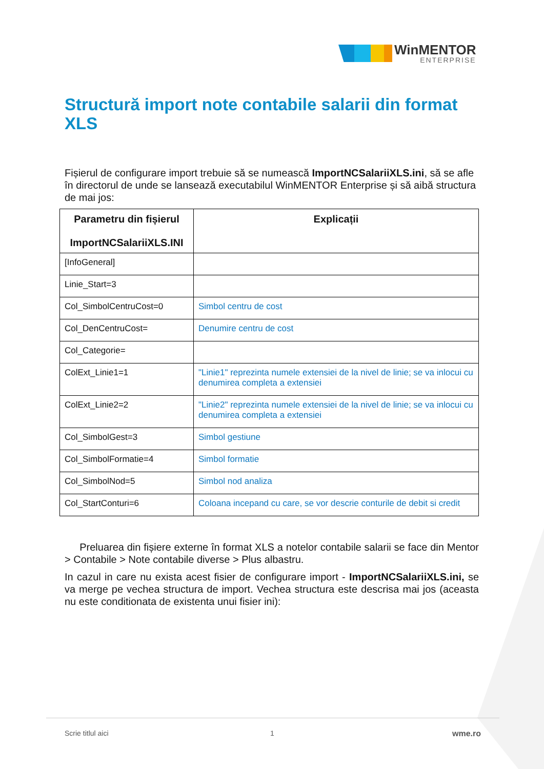WinMENTOR
ENTERPRISE
Structură import note contabile salarii din format XLS
Fișierul de configurare import trebuie să se numească ImportNCSalariiXLS.ini, să se afle în directorul de unde se lansează executabilul WinMENTOR Enterprise și să aibă structura de mai jos:
| Parametru din fișierul ImportNCSalariiXLS.INI | Explicații |
| --- | --- |
| [InfoGeneral] | |
| Linie_Start=3 | |
| Col_SimbolCentruCost=0 | Simbol centru de cost |
| Col_DenCentruCost= | Denumire centru de cost |
| Col_Categorie= | |
| ColExt_Linie1=1 | "Linie1" reprezinta numele extensiei de la nivel de linie; se va inlocui cu denumirea completa a extensiei |
| ColExt_Linie2=2 | "Linie2" reprezinta numele extensiei de la nivel de linie; se va inlocui cu denumirea completa a extensiei |
| Col_SimbolGest=3 | Simbol gestiune |
| Col_SimbolFormatie=4 | Simbol formatie |
| Col_SimbolNod=5 | Simbol nod analiza |
| Col_StartConturi=6 | Coloana incepand cu care, se vor descrie conturile de debit si credit |
Preluarea din fișiere externe în format XLS a notelor contabile salarii se face din Mentor > Contabile > Note contabile diverse > Plus albastru.
In cazul in care nu exista acest fisier de configurare import - ImportNCSalariiXLS.ini, se va merge pe vechea structura de import. Vechea structura este descrisa mai jos (aceasta nu este conditionata de existenta unui fisier ini):
Scrie titlul aici 1 wme.ro